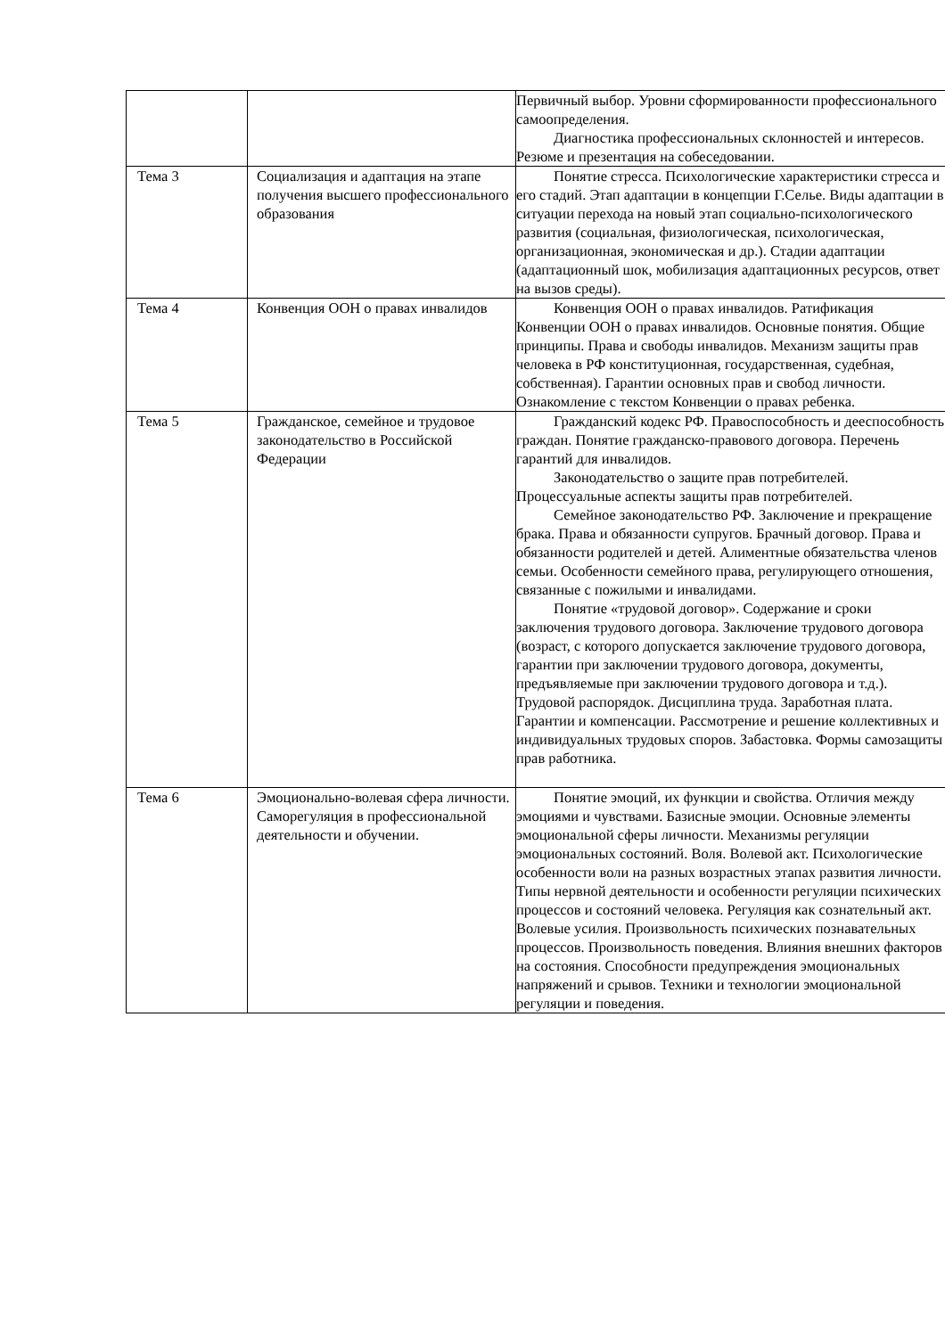| | | Первичный выбор. Уровни сформированности профессионального самоопределения. Диагностика профессиональных склонностей и интересов. Резюме и презентация на собеседовании. |
| Тема 3 | Социализация и адаптация на этапе получения высшего профессионального образования | Понятие стресса. Психологические характеристики стресса и его стадий. Этап адаптации в концепции Г.Селье. Виды адаптации в ситуации перехода на новый этап социально-психологического развития (социальная, физиологическая, психологическая, организационная, экономическая и др.). Стадии адаптации (адаптационный шок, мобилизация адаптационных ресурсов, ответ на вызов среды). |
| Тема 4 | Конвенция ООН о правах инвалидов | Конвенция ООН о правах инвалидов. Ратификация Конвенции ООН о правах инвалидов. Основные понятия. Общие принципы. Права и свободы инвалидов. Механизм защиты прав человека в РФ конституционная, государственная, судебная, собственная). Гарантии основных прав и свобод личности. Ознакомление с текстом Конвенции о правах ребенка. |
| Тема 5 | Гражданское, семейное и трудовое законодательство в Российской Федерации | Гражданский кодекс РФ. Правоспособность и дееспособность граждан. Понятие гражданско-правового договора. Перечень гарантий для инвалидов. Законодательство о защите прав потребителей. Процессуальные аспекты защиты прав потребителей. Семейное законодательство РФ. Заключение и прекращение брака. Права и обязанности супругов. Брачный договор. Права и обязанности родителей и детей. Алиментные обязательства членов семьи. Особенности семейного права, регулирующего отношения, связанные с пожилыми и инвалидами. Понятие «трудовой договор». Содержание и сроки заключения трудового договора. Заключение трудового договора (возраст, с которого допускается заключение трудового договора, гарантии при заключении трудового договора, документы, предъявляемые при заключении трудового договора и т.д.). Трудовой распорядок. Дисциплина труда. Заработная плата. Гарантии и компенсации. Рассмотрение и решение коллективных и индивидуальных трудовых споров. Забастовка. Формы самозащиты прав работника. |
| Тема 6 | Эмоционально-волевая сфера личности. Саморегуляция в профессиональной деятельности и обучении. | Понятие эмоций, их функции и свойства. Отличия между эмоциями и чувствами. Базисные эмоции. Основные элементы эмоциональной сферы личности. Механизмы регуляции эмоциональных состояний. Воля. Волевой акт. Психологические особенности воли на разных возрастных этапах развития личности. Типы нервной деятельности и особенности регуляции психических процессов и состояний человека. Регуляция как сознательный акт. Волевые усилия. Произвольность психических познавательных процессов. Произвольность поведения. Влияния внешних факторов на состояния. Способности предупреждения эмоциональных напряжений и срывов. Техники и технологии эмоциональной регуляции и поведения. |